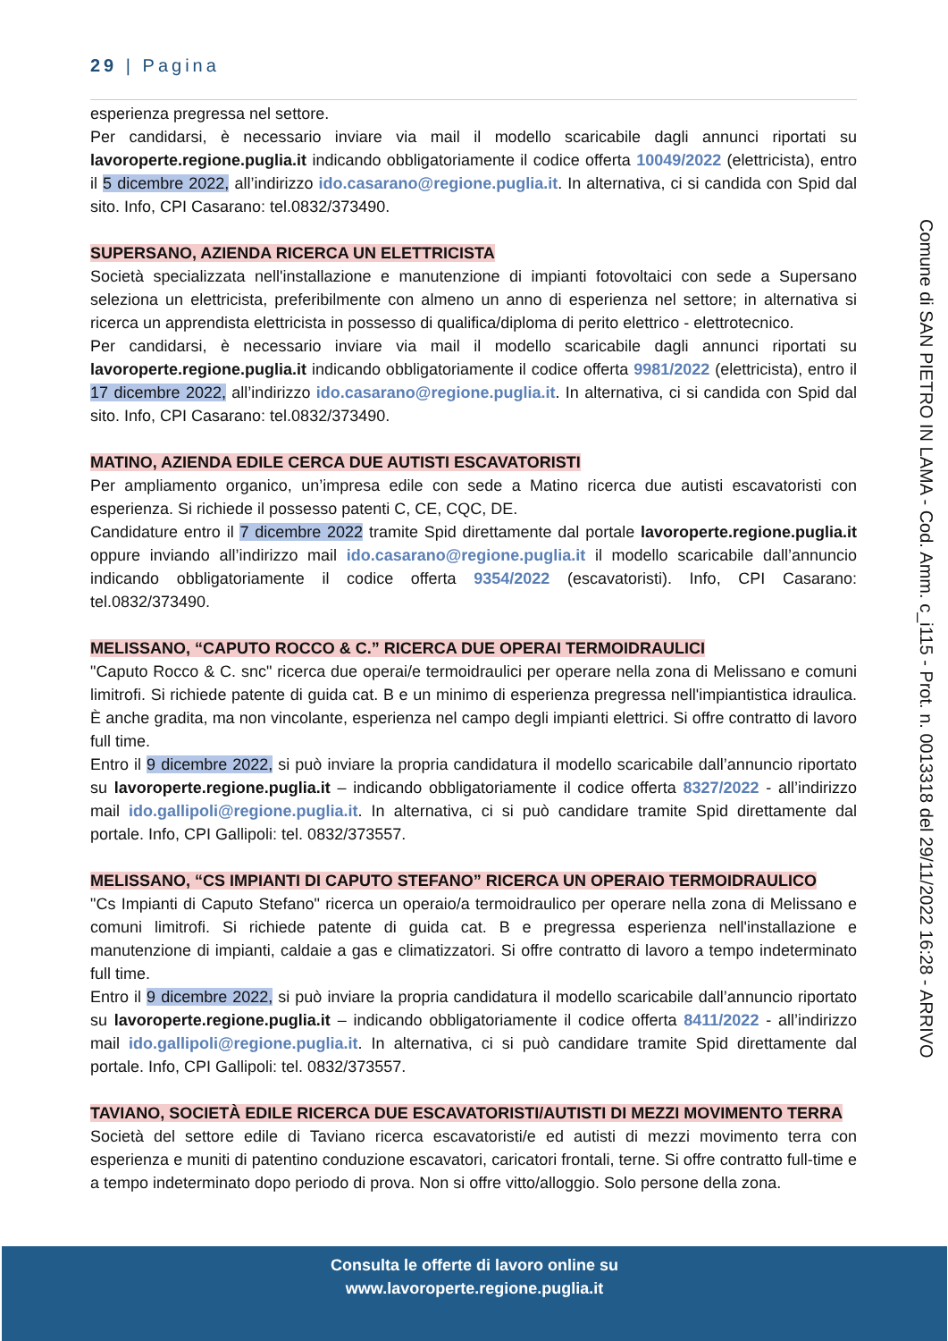29 | Pagina
esperienza pregressa nel settore.
Per candidarsi, è necessario inviare via mail il modello scaricabile dagli annunci riportati su lavoroperte.regione.puglia.it indicando obbligatoriamente il codice offerta 10049/2022 (elettricista), entro il 5 dicembre 2022, all’indirizzo ido.casarano@regione.puglia.it. In alternativa, ci si candida con Spid dal sito. Info, CPI Casarano: tel.0832/373490.
SUPERSANO, AZIENDA RICERCA UN ELETTRICISTA
Società specializzata nell'installazione e manutenzione di impianti fotovoltaici con sede a Supersano seleziona un elettricista, preferibilmente con almeno un anno di esperienza nel settore; in alternativa si ricerca un apprendista elettricista in possesso di qualifica/diploma di perito elettrico - elettrotecnico.
Per candidarsi, è necessario inviare via mail il modello scaricabile dagli annunci riportati su lavoroperte.regione.puglia.it indicando obbligatoriamente il codice offerta 9981/2022 (elettricista), entro il 17 dicembre 2022, all’indirizzo ido.casarano@regione.puglia.it. In alternativa, ci si candida con Spid dal sito. Info, CPI Casarano: tel.0832/373490.
MATINO, AZIENDA EDILE CERCA DUE AUTISTI ESCAVATORISTI
Per ampliamento organico, un’impresa edile con sede a Matino ricerca due autisti escavatoristi con esperienza. Si richiede il possesso patenti C, CE, CQC, DE.
Candidature entro il 7 dicembre 2022 tramite Spid direttamente dal portale lavoroperte.regione.puglia.it oppure inviando all’indirizzo mail ido.casarano@regione.puglia.it il modello scaricabile dall’annuncio indicando obbligatoriamente il codice offerta 9354/2022 (escavatoristi). Info, CPI Casarano: tel.0832/373490.
MELISSANO, “CAPUTO ROCCO & C.” RICERCA DUE OPERAI TERMOIDRAULICI
"Caputo Rocco & C. snc" ricerca due operai/e termoidraulici per operare nella zona di Melissano e comuni limitrofi. Si richiede patente di guida cat. B e un minimo di esperienza pregressa nell'impiantistica idraulica. È anche gradita, ma non vincolante, esperienza nel campo degli impianti elettrici. Si offre contratto di lavoro full time.
Entro il 9 dicembre 2022, si può inviare la propria candidatura il modello scaricabile dall’annuncio riportato su lavoroperte.regione.puglia.it – indicando obbligatoriamente il codice offerta 8327/2022 - all’indirizzo mail ido.gallipoli@regione.puglia.it. In alternativa, ci si può candidare tramite Spid direttamente dal portale. Info, CPI Gallipoli: tel. 0832/373557.
MELISSANO, “CS IMPIANTI DI CAPUTO STEFANO” RICERCA UN OPERAIO TERMOIDRAULICO
"Cs Impianti di Caputo Stefano" ricerca un operaio/a termoidraulico per operare nella zona di Melissano e comuni limitrofi. Si richiede patente di guida cat. B e pregressa esperienza nell'installazione e manutenzione di impianti, caldaie a gas e climatizzatori. Si offre contratto di lavoro a tempo indeterminato full time.
Entro il 9 dicembre 2022, si può inviare la propria candidatura il modello scaricabile dall’annuncio riportato su lavoroperte.regione.puglia.it – indicando obbligatoriamente il codice offerta 8411/2022 - all’indirizzo mail ido.gallipoli@regione.puglia.it. In alternativa, ci si può candidare tramite Spid direttamente dal portale. Info, CPI Gallipoli: tel. 0832/373557.
TAVIANO, SOCIETÀ EDILE RICERCA DUE ESCAVATORISTI/AUTISTI DI MEZZI MOVIMENTO TERRA
Società del settore edile di Taviano ricerca escavatoristi/e ed autisti di mezzi movimento terra con esperienza e muniti di patentino conduzione escavatori, caricatori frontali, terne. Si offre contratto full-time e a tempo indeterminato dopo periodo di prova. Non si offre vitto/alloggio. Solo persone della zona.
Comune di SAN PIETRO IN LAMA - Cod. Amm. c_i115 - Prot. n. 0013318 del 29/11/2022 16:28 - ARRIVO
Consulta le offerte di lavoro online su
www.lavoroperte.regione.puglia.it